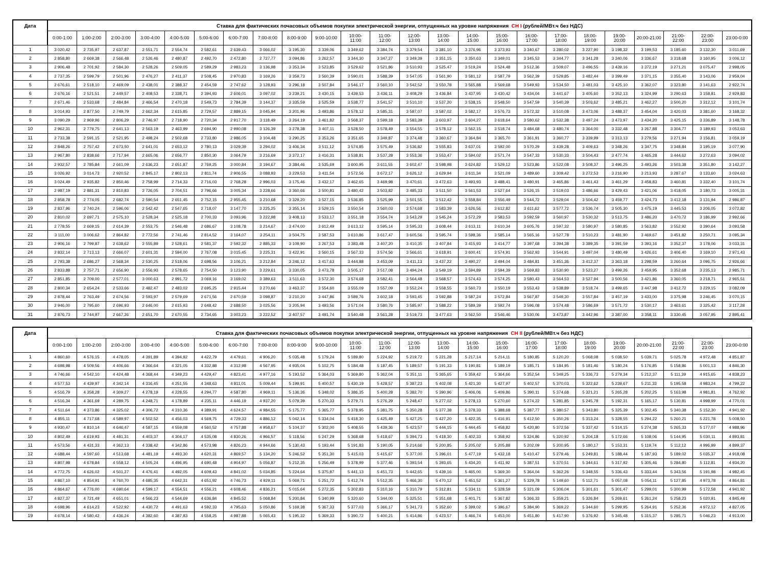| Дата | Ставка для фактических почасовых объемов покупки электрической энергии, отпущенных на уровне напряжения СН I (рублей/МВт.ч без НДС) | | | | | | | | | | | | | | | | | | | | | | | |
| --- | --- | --- | --- | --- | --- | --- | --- | --- | --- | --- | --- | --- | --- | --- | --- | --- | --- | --- | --- | --- | --- | --- | --- | --- |
| | 0:00-1:00 | 1:00-2:00 | 2:00-3:00 | 3:00-4:00 | 4:00-5:00 | 5:00-6:00 | 6:00-7:00 | 7:00-8:00 | 8:00-9:00 | 9:00-10:00 | 10:00- 11:00 | 11:00- 12:00 | 12:00- 13:00 | 13:00- 14:00 | 14:00- 15:00 | 15:00- 16:00 | 16:00- 17:00 | 17:00- 18:00 | 18:00- 19:00 | 19:00- 20:00 | 20:00-21:00 | 21:00- 22:00 | 22:00- 23:00 | 23:00-0:00 |
| 1 | 3 020,42 | 2 735,97 | 2 637,87 | 2 551,71 | 2 554,74 | 2 582,61 | 2 639,43 | 3 066,02 | 3 195,30 | 3 339,06 | 3 349,62 | 3 384,74 | 3 379,54 | 3 381,10 | 3 376,96 | 3 373,93 | 3 340,67 | 3 280,02 | 3 227,90 | 3 198,32 | 3 199,53 | 3 185,60 | 3 132,30 | 3 011,69 |
| 2 | 2 858,80 | 2 669,38 | 2 566,48 | 2 526,46 | 2 480,87 | 2 492,70 | 2 472,80 | 2 727,77 | 3 094,86 | 3 262,57 | 3 344,30 | 3 347,27 | 3 349,39 | 3 351,15 | 3 350,63 | 3 349,01 | 3 345,53 | 3 344,77 | 3 341,28 | 3 340,06 | 3 336,67 | 3 318,68 | 3 160,95 | 3 006,12 |
| 3 | 2 906,48 | 2 701,92 | 2 584,30 | 2 528,26 | 2 509,05 | 2 589,29 | 2 983,23 | 3 136,98 | 3 353,34 | 3 523,85 | 3 529,62 | 3 521,86 | 3 510,93 | 3 525,47 | 3 519,24 | 3 524,48 | 3 512,36 | 3 509,07 | 3 496,55 | 3 439,16 | 3 372,19 | 3 271,21 | 3 075,47 | 2 998,05 |
| 4 | 2 737,35 | 2 599,79 | 2 501,96 | 2 476,27 | 2 411,37 | 2 508,45 | 2 970,83 | 3 169,26 | 3 359,73 | 3 560,39 | 3 590,01 | 3 588,39 | 3 547,05 | 3 561,90 | 3 581,12 | 3 587,79 | 3 562,39 | 3 529,85 | 3 482,44 | 3 399,49 | 3 371,15 | 3 355,40 | 3 143,06 | 2 959,04 |
| 5 | 2 676,61 | 2 518,10 | 2 469,09 | 2 438,01 | 2 388,37 | 2 454,59 | 2 747,62 | 3 128,93 | 3 296,18 | 3 507,84 | 3 546,17 | 3 560,10 | 3 542,52 | 3 550,78 | 3 565,88 | 3 569,68 | 3 549,93 | 3 534,50 | 3 481,03 | 3 425,10 | 3 362,07 | 3 323,80 | 3 141,63 | 2 922,74 |
| 6 | 2 676,16 | 2 521,51 | 2 449,57 | 2 408,53 | 2 338,71 | 2 394,93 | 2 606,01 | 3 097,02 | 3 239,21 | 3 430,15 | 3 439,53 | 3 436,11 | 3 408,29 | 3 436,84 | 3 437,95 | 3 430,42 | 3 434,04 | 3 441,67 | 3 405,60 | 3 352,13 | 3 324,99 | 3 290,63 | 3 158,81 | 2 929,83 |
| 7 | 2 671,46 | 2 533,68 | 2 484,84 | 2 466,54 | 2 470,18 | 2 549,73 | 2 784,39 | 3 144,37 | 3 335,59 | 3 525,59 | 3 538,77 | 3 541,57 | 3 510,10 | 3 537,20 | 3 538,15 | 3 548,50 | 3 547,59 | 3 540,39 | 3 503,62 | 3 485,21 | 3 462,27 | 3 500,20 | 3 312,12 | 3 101,74 |
| 8 | 3 014,93 | 2 877,50 | 2 749,79 | 2 662,34 | 2 615,85 | 2 729,57 | 2 889,15 | 3 045,94 | 3 201,96 | 3 493,86 | 3 578,12 | 3 585,31 | 3 587,07 | 3 587,02 | 3 582,17 | 3 576,73 | 3 572,32 | 3 510,08 | 3 473,06 | 3 488,37 | 3 454,04 | 3 420,03 | 3 381,60 | 3 168,32 |
| 9 | 3 090,29 | 2 969,96 | 2 806,29 | 2 746,97 | 2 718,90 | 2 720,34 | 2 917,70 | 3 118,49 | 3 264,19 | 3 461,82 | 3 568,37 | 3 599,18 | 3 583,39 | 3 603,97 | 3 604,27 | 3 618,64 | 3 580,62 | 3 532,38 | 3 497,24 | 3 473,97 | 3 434,20 | 3 425,15 | 3 336,89 | 3 148,78 |
| 10 | 2 962,31 | 2 779,75 | 2 641,13 | 2 563,19 | 2 463,99 | 2 694,90 | 2 990,08 | 3 126,39 | 3 278,38 | 3 407,11 | 3 528,50 | 3 578,49 | 3 554,55 | 3 578,12 | 3 562,15 | 3 518,74 | 3 484,68 | 3 480,74 | 3 364,00 | 3 332,48 | 3 267,88 | 3 304,77 | 3 189,93 | 3 053,63 |
| 11 | 2 733,38 | 2 591,15 | 2 521,95 | 2 498,24 | 2 502,68 | 2 733,80 | 2 986,05 | 3 104,48 | 3 290,25 | 3 353,26 | 3 351,65 | 3 349,87 | 3 374,48 | 3 360,67 | 3 364,84 | 3 365,70 | 3 361,91 | 3 360,77 | 3 339,99 | 3 313,13 | 3 279,56 | 3 271,94 | 3 156,81 | 3 059,19 |
| 12 | 2 848,26 | 2 757,42 | 2 673,50 | 2 641,01 | 2 653,12 | 2 780,13 | 3 029,39 | 3 294,02 | 3 406,34 | 3 511,12 | 3 574,85 | 3 575,49 | 3 536,82 | 3 555,83 | 3 637,01 | 3 592,00 | 3 570,29 | 3 439,28 | 3 409,63 | 3 348,26 | 3 347,75 | 3 348,84 | 3 195,19 | 3 077,90 |
| 13 | 2 967,80 | 2 838,66 | 2 717,94 | 2 665,06 | 2 656,77 | 2 850,30 | 3 064,79 | 3 216,69 | 3 372,17 | 3 416,31 | 3 538,81 | 3 537,28 | 3 553,36 | 3 553,47 | 3 594,02 | 3 571,74 | 3 547,33 | 3 530,33 | 3 504,43 | 3 477,74 | 3 465,28 | 3 444,62 | 3 272,63 | 3 094,02 |
| 14 | 2 932,57 | 2 785,84 | 2 661,09 | 2 636,23 | 2 651,87 | 2 769,25 | 3 000,84 | 3 194,67 | 3 384,46 | 3 535,69 | 3 600,95 | 3 611,55 | 3 602,47 | 3 598,98 | 3 624,82 | 3 529,12 | 3 523,86 | 3 522,08 | 3 508,37 | 3 496,25 | 3 493,26 | 3 503,38 | 3 351,80 | 3 142,27 |
| 15 | 3 026,92 | 3 014,73 | 2 920,52 | 2 845,17 | 2 802,13 | 2 811,74 | 2 906,55 | 3 088,93 | 3 229,53 | 3 411,54 | 3 572,56 | 3 672,17 | 3 626,12 | 3 629,94 | 3 611,34 | 3 521,09 | 3 489,60 | 3 309,42 | 3 272,53 | 3 216,90 | 3 213,93 | 3 287,67 | 3 133,60 | 3 024,63 |
| 16 | 3 024,49 | 2 935,82 | 2 850,46 | 2 758,99 | 2 714,33 | 2 716,03 | 2 768,28 | 2 996,03 | 3 175,46 | 3 432,17 | 3 462,65 | 3 469,98 | 3 470,61 | 3 472,63 | 3 493,93 | 3 488,41 | 3 480,91 | 3 465,86 | 3 461,43 | 3 461,29 | 3 458,83 | 3 460,81 | 3 332,40 | 3 101,74 |
| 17 | 2 987,19 | 2 881,31 | 2 810,83 | 2 726,05 | 2 704,51 | 2 796,66 | 3 005,34 | 3 228,66 | 3 360,66 | 3 500,81 | 3 480,42 | 3 503,82 | 3 485,33 | 3 511,50 | 3 561,53 | 3 527,64 | 3 526,15 | 3 519,03 | 3 486,66 | 3 429,43 | 3 421,06 | 3 418,05 | 3 180,73 | 3 005,31 |
| 18 | 2 858,78 | 2 774,05 | 2 682,74 | 2 590,54 | 2 651,45 | 2 752,15 | 2 955,45 | 3 210,68 | 3 329,20 | 3 527,15 | 3 536,85 | 3 525,99 | 3 501,55 | 3 512,42 | 3 558,84 | 3 556,49 | 3 544,72 | 3 529,04 | 3 504,42 | 3 459,77 | 3 424,73 | 3 412,18 | 3 131,94 | 2 986,87 |
| 19 | 2 837,96 | 2 740,24 | 2 596,06 | 2 542,42 | 2 547,65 | 2 718,07 | 3 147,70 | 3 225,25 | 3 355,14 | 3 529,15 | 3 550,54 | 3 560,03 | 3 574,68 | 3 583,39 | 3 626,56 | 3 612,82 | 3 611,62 | 3 577,72 | 3 536,74 | 3 505,30 | 3 475,19 | 3 445,53 | 3 206,05 | 3 072,82 |
| 20 | 2 810,02 | 2 697,71 | 2 575,10 | 2 528,34 | 2 525,18 | 2 700,33 | 3 093,96 | 3 222,98 | 3 408,13 | 3 533,17 | 3 551,18 | 3 554,74 | 3 543,29 | 3 545,24 | 3 572,29 | 3 583,53 | 3 592,59 | 3 560,97 | 3 530,32 | 3 513,75 | 3 486,20 | 3 470,72 | 3 186,99 | 2 992,66 |
| 21 | 2 778,55 | 2 669,15 | 2 614,39 | 2 553,75 | 2 546,48 | 2 686,67 | 3 108,78 | 3 214,67 | 3 474,00 | 3 612,49 | 3 613,12 | 3 595,14 | 3 595,33 | 3 608,44 | 3 613,11 | 3 610,34 | 3 605,76 | 3 597,32 | 3 580,97 | 3 580,85 | 3 563,82 | 3 552,92 | 3 390,64 | 3 093,58 |
| 22 | 3 111,00 | 3 006,62 | 2 864,82 | 2 772,56 | 2 741,46 | 2 814,52 | 3 164,07 | 3 254,11 | 3 504,75 | 3 587,53 | 3 610,86 | 3 617,47 | 3 605,56 | 3 595,74 | 3 598,36 | 3 585,14 | 3 565,16 | 3 527,78 | 3 510,23 | 3 481,90 | 3 469,67 | 3 451,82 | 3 250,71 | 3 095,34 |
| 23 | 2 906,16 | 2 799,87 | 2 638,62 | 2 555,89 | 2 528,61 | 2 581,37 | 2 592,32 | 2 885,33 | 3 109,90 | 3 267,53 | 3 383,48 | 3 407,20 | 3 410,35 | 3 407,84 | 3 415,93 | 3 414,77 | 3 397,68 | 3 394,38 | 3 389,35 | 3 391,59 | 3 393,16 | 3 352,37 | 3 178,06 | 3 033,31 |
| 24 | 2 832,14 | 2 713,13 | 2 666,07 | 2 601,31 | 2 594,00 | 2 767,08 | 3 015,45 | 3 225,31 | 3 422,91 | 3 560,15 | 3 567,33 | 3 574,56 | 3 566,61 | 3 618,91 | 3 600,41 | 3 574,91 | 3 562,93 | 3 544,91 | 3 497,04 | 3 480,49 | 3 426,61 | 3 406,40 | 3 169,10 | 2 971,43 |
| 25 | 2 793,38 | 2 686,27 | 2 568,34 | 2 530,25 | 2 518,06 | 2 698,56 | 3 106,21 | 3 212,84 | 3 246,12 | 3 417,63 | 3 444,88 | 3 453,09 | 3 411,13 | 3 437,22 | 3 490,27 | 3 494,04 | 3 484,81 | 3 451,36 | 3 412,37 | 3 363,18 | 3 298,59 | 3 260,64 | 3 096,75 | 2 926,66 |
| 26 | 2 833,88 | 2 757,71 | 2 656,90 | 2 556,93 | 2 578,65 | 2 754,50 | 3 123,90 | 3 229,61 | 3 330,05 | 3 473,78 | 3 505,17 | 3 517,08 | 3 494,24 | 3 549,19 | 3 594,89 | 3 594,39 | 3 569,83 | 3 530,90 | 3 523,27 | 3 499,26 | 3 459,95 | 3 352,68 | 3 235,13 | 2 985,71 |
| 27 | 2 851,85 | 2 709,00 | 2 577,01 | 3 000,63 | 2 991,72 | 3 069,16 | 3 169,02 | 3 389,63 | 3 511,63 | 3 572,30 | 3 574,68 | 3 582,41 | 3 564,48 | 3 568,57 | 3 574,43 | 3 574,25 | 3 580,43 | 3 564,53 | 3 527,94 | 3 500,56 | 3 421,86 | 3 360,05 | 3 218,71 | 2 965,51 |
| 28 | 2 800,34 | 2 654,24 | 2 533,66 | 2 482,47 | 2 483,02 | 2 695,25 | 2 915,44 | 3 270,66 | 3 463,37 | 3 554,60 | 3 555,09 | 3 557,09 | 3 552,24 | 3 558,55 | 3 560,73 | 3 550,19 | 3 553,43 | 3 538,89 | 3 518,74 | 3 499,65 | 3 447,98 | 3 412,72 | 3 229,15 | 3 082,09 |
| 29 | 2 878,44 | 2 763,49 | 2 674,56 | 2 593,97 | 2 579,69 | 2 671,56 | 2 670,59 | 3 098,87 | 3 210,20 | 3 447,86 | 3 589,76 | 3 602,18 | 3 593,45 | 3 592,88 | 3 587,24 | 3 572,84 | 3 567,87 | 3 549,30 | 3 557,84 | 3 457,19 | 3 433,00 | 3 375,98 | 3 246,45 | 3 070,15 |
| 30 | 2 946,00 | 2 795,60 | 2 696,93 | 2 646,00 | 2 615,93 | 2 648,42 | 2 688,50 | 3 025,56 | 3 205,94 | 3 493,56 | 3 571,04 | 3 580,76 | 3 585,97 | 3 588,22 | 3 589,39 | 3 592,74 | 3 596,08 | 3 574,48 | 3 586,69 | 3 571,72 | 3 530,17 | 3 463,61 | 3 325,42 | 3 117,28 |
| 31 | 2 876,73 | 2 744,97 | 2 667,26 | 2 651,70 | 2 670,55 | 2 734,65 | 3 003,23 | 3 222,52 | 3 407,57 | 3 491,74 | 3 540,48 | 3 561,28 | 3 519,73 | 3 477,63 | 3 562,50 | 3 546,46 | 3 530,06 | 3 473,87 | 3 442,96 | 3 387,00 | 3 358,11 | 3 330,45 | 3 057,95 | 2 895,41 |
| Дата | Ставка для фактических почасовых объемов покупки электрической энергии, отпущенных на уровне напряжения СН II (рублей/МВт.ч без НДС) | | | | | | | | | | | | | | | | | | | | | | | |
| --- | --- | --- | --- | --- | --- | --- | --- | --- | --- | --- | --- | --- | --- | --- | --- | --- | --- | --- | --- | --- | --- | --- | --- | --- |
| | 0:00-1:00 | 1:00-2:00 | 2:00-3:00 | 3:00-4:00 | 4:00-5:00 | 5:00-6:00 | 6:00-7:00 | 7:00-8:00 | 8:00-9:00 | 9:00-10:00 | 10:00- 11:00 | 11:00- 12:00 | 12:00- 13:00 | 13:00- 14:00 | 14:00- 15:00 | 15:00- 16:00 | 16:00- 17:00 | 17:00- 18:00 | 18:00- 19:00 | 19:00- 20:00 | 20:00-21:00 | 21:00- 22:00 | 22:00- 23:00 | 23:00-0:00 |
| 1 | 4 860,60 | 4 576,15 | 4 478,05 | 4 391,89 | 4 394,92 | 4 422,79 | 4 479,61 | 4 906,20 | 5 035,48 | 5 179,24 | 5 189,80 | 5 224,92 | 5 219,72 | 5 221,28 | 5 217,14 | 5 214,11 | 5 180,85 | 5 120,20 | 5 068,08 | 5 038,50 | 5 039,71 | 5 025,78 | 4 972,48 | 4 851,87 |
| 2 | 4 698,98 | 4 509,56 | 4 406,66 | 4 366,64 | 4 321,05 | 4 332,88 | 4 312,98 | 4 567,95 | 4 935,04 | 5 102,75 | 5 184,48 | 5 187,45 | 5 189,57 | 5 191,33 | 5 190,81 | 5 189,19 | 5 185,71 | 5 184,95 | 5 181,46 | 5 180,24 | 5 176,85 | 5 158,86 | 5 001,13 | 4 846,30 |
| 3 | 4 746,66 | 4 542,10 | 4 424,48 | 4 368,44 | 4 349,23 | 4 429,47 | 4 823,41 | 4 977,16 | 5 193,52 | 5 364,03 | 5 369,80 | 5 362,04 | 5 351,11 | 5 365,65 | 5 359,42 | 5 364,66 | 5 352,54 | 5 349,25 | 5 336,73 | 5 279,34 | 5 212,37 | 5 111,39 | 4 915,65 | 4 838,23 |
| 4 | 4 577,53 | 4 439,97 | 4 342,14 | 4 316,45 | 4 251,55 | 4 348,63 | 4 811,01 | 5 009,44 | 5 199,91 | 5 400,57 | 5 430,19 | 5 428,57 | 5 387,23 | 5 402,08 | 5 421,30 | 5 427,97 | 5 402,57 | 5 370,03 | 5 322,62 | 5 239,67 | 5 211,33 | 5 195,58 | 4 983,24 | 4 799,22 |
| 5 | 4 516,79 | 4 358,28 | 4 309,27 | 4 278,19 | 4 228,55 | 4 294,77 | 4 587,80 | 4 969,11 | 5 136,36 | 5 348,02 | 5 386,35 | 5 400,28 | 5 382,70 | 5 390,96 | 5 406,06 | 5 409,86 | 5 390,11 | 5 374,68 | 5 321,21 | 5 265,28 | 5 202,25 | 5 163,98 | 4 981,81 | 4 762,92 |
| 6 | 4 516,34 | 4 361,69 | 4 289,75 | 4 248,71 | 4 178,89 | 4 235,11 | 4 446,19 | 4 937,20 | 5 079,39 | 5 270,33 | 5 279,71 | 5 276,29 | 5 248,47 | 5 277,02 | 5 278,13 | 5 270,60 | 5 274,22 | 5 281,85 | 5 245,78 | 5 192,31 | 5 165,17 | 5 130,81 | 4 998,99 | 4 770,01 |
| 7 | 4 511,64 | 4 373,86 | 4 325,02 | 4 306,72 | 4 310,36 | 4 389,91 | 4 624,57 | 4 984,55 | 5 175,77 | 5 365,77 | 5 378,95 | 5 381,75 | 5 350,28 | 5 377,38 | 5 378,33 | 5 388,68 | 5 387,77 | 5 380,57 | 5 343,80 | 5 325,39 | 5 302,45 | 5 340,38 | 5 152,30 | 4 941,92 |
| 8 | 4 855,11 | 4 717,68 | 4 589,97 | 4 502,52 | 4 456,03 | 4 569,75 | 4 729,33 | 4 886,12 | 5 042,14 | 5 334,04 | 5 418,30 | 5 425,49 | 5 427,25 | 5 427,20 | 5 422,35 | 5 416,91 | 5 412,50 | 5 350,26 | 5 313,24 | 5 328,55 | 5 294,22 | 5 260,21 | 5 221,78 | 5 008,50 |
| 9 | 4 930,47 | 4 810,14 | 4 646,47 | 4 587,15 | 4 559,08 | 4 560,52 | 4 757,88 | 4 958,67 | 5 104,37 | 5 302,00 | 5 408,55 | 5 439,36 | 5 423,57 | 5 444,15 | 5 444,45 | 5 458,82 | 5 420,80 | 5 372,56 | 5 337,42 | 5 314,15 | 5 274,38 | 5 265,33 | 5 177,07 | 4 988,96 |
| 10 | 4 802,49 | 4 619,93 | 4 481,31 | 4 403,37 | 4 304,17 | 4 535,08 | 4 830,26 | 4 966,57 | 5 118,56 | 5 247,29 | 5 368,68 | 5 418,67 | 5 394,73 | 5 418,30 | 5 402,33 | 5 358,92 | 5 324,86 | 5 320,92 | 5 204,18 | 5 172,66 | 5 108,06 | 5 144,95 | 5 030,11 | 4 893,81 |
| 11 | 4 573,56 | 4 431,33 | 4 362,13 | 4 338,42 | 4 342,86 | 4 573,98 | 4 826,23 | 4 944,66 | 5 130,43 | 5 193,44 | 5 191,83 | 5 190,05 | 5 214,66 | 5 200,85 | 5 205,02 | 5 205,88 | 5 202,09 | 5 200,95 | 5 180,17 | 5 153,31 | 5 119,74 | 5 112,12 | 4 996,99 | 4 899,37 |
| 12 | 4 688,44 | 4 597,60 | 4 513,68 | 4 481,19 | 4 493,30 | 4 620,31 | 4 869,57 | 5 134,20 | 5 246,52 | 5 351,30 | 5 415,03 | 5 415,67 | 5 377,00 | 5 396,01 | 5 477,19 | 5 432,18 | 5 410,47 | 5 279,46 | 5 249,81 | 5 188,44 | 5 187,93 | 5 189,02 | 5 035,37 | 4 918,08 |
| 13 | 4 807,98 | 4 678,84 | 4 558,12 | 4 505,24 | 4 496,95 | 4 690,48 | 4 904,97 | 5 056,87 | 5 212,35 | 5 256,49 | 5 378,99 | 5 377,46 | 5 393,54 | 5 393,65 | 5 434,20 | 5 411,92 | 5 387,51 | 5 370,51 | 5 344,61 | 5 317,92 | 5 305,46 | 5 284,80 | 5 112,81 | 4 934,20 |
| 14 | 4 772,75 | 4 626,02 | 4 501,27 | 4 476,41 | 4 492,05 | 4 609,43 | 4 841,02 | 5 034,85 | 5 224,64 | 5 375,87 | 5 441,13 | 5 451,73 | 5 442,65 | 5 439,16 | 5 465,00 | 5 369,30 | 5 364,04 | 5 362,26 | 5 348,55 | 5 336,43 | 5 333,44 | 5 343,56 | 5 191,98 | 4 982,45 |
| 15 | 4 867,10 | 4 854,91 | 4 760,70 | 4 685,35 | 4 642,31 | 4 651,92 | 4 746,73 | 4 929,11 | 5 069,71 | 5 251,72 | 5 412,74 | 5 512,35 | 5 466,30 | 5 470,12 | 5 451,52 | 5 361,27 | 5 329,78 | 5 149,60 | 5 112,71 | 5 057,08 | 5 054,11 | 5 127,85 | 4 973,78 | 4 864,81 |
| 16 | 4 864,67 | 4 776,00 | 4 690,64 | 4 599,17 | 4 554,51 | 4 556,21 | 4 608,46 | 4 836,21 | 5 015,64 | 5 272,35 | 5 302,83 | 5 310,16 | 5 310,79 | 5 312,81 | 5 334,11 | 5 328,59 | 5 321,09 | 5 306,04 | 5 301,61 | 5 301,47 | 5 299,01 | 5 300,99 | 5 172,58 | 4 941,92 |
| 17 | 4 827,37 | 4 721,49 | 4 651,01 | 4 566,23 | 4 544,69 | 4 636,84 | 4 845,52 | 5 068,84 | 5 200,84 | 5 340,99 | 5 320,60 | 5 344,00 | 5 325,51 | 5 351,68 | 5 401,71 | 5 367,82 | 5 366,33 | 5 359,21 | 5 326,84 | 5 269,61 | 5 261,24 | 5 258,23 | 5 020,91 | 4 845,49 |
| 18 | 4 698,96 | 4 614,23 | 4 522,92 | 4 430,72 | 4 491,63 | 4 592,33 | 4 795,63 | 5 050,86 | 5 169,38 | 5 367,33 | 5 377,03 | 5 366,17 | 5 341,73 | 5 352,60 | 5 399,02 | 5 396,67 | 5 384,90 | 5 369,22 | 5 344,60 | 5 299,95 | 5 264,91 | 5 252,36 | 4 972,12 | 4 827,05 |
| 19 | 4 678,14 | 4 580,42 | 4 436,24 | 4 382,60 | 4 387,83 | 4 558,25 | 4 987,88 | 5 065,43 | 5 195,32 | 5 369,33 | 5 390,72 | 5 400,21 | 5 414,86 | 5 423,57 | 5 466,74 | 5 453,00 | 5 451,80 | 5 417,90 | 5 376,92 | 5 345,48 | 5 315,37 | 5 285,71 | 5 046,23 | 4 913,00 |